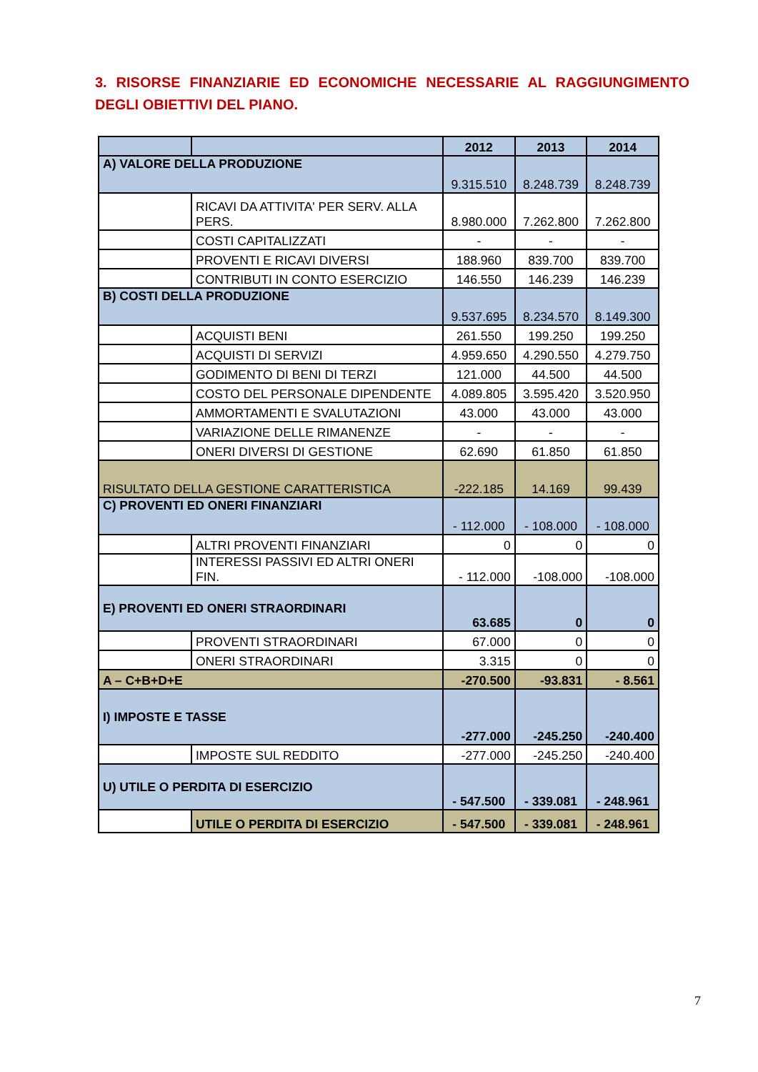3. RISORSE FINANZIARIE ED ECONOMICHE NECESSARIE AL RAGGIUNGIMENTO DEGLI OBIETTIVI DEL PIANO.
| | | 2012 | 2013 | 2014 |
| --- | --- | --- | --- | --- |
| A) VALORE DELLA PRODUZIONE | | 9.315.510 | 8.248.739 | 8.248.739 |
| | RICAVI DA ATTIVITA' PER SERV. ALLA PERS. | 8.980.000 | 7.262.800 | 7.262.800 |
| | COSTI CAPITALIZZATI | - | - | - |
| | PROVENTI E RICAVI DIVERSI | 188.960 | 839.700 | 839.700 |
| | CONTRIBUTI IN CONTO ESERCIZIO | 146.550 | 146.239 | 146.239 |
| B) COSTI DELLA PRODUZIONE | | 9.537.695 | 8.234.570 | 8.149.300 |
| | ACQUISTI BENI | 261.550 | 199.250 | 199.250 |
| | ACQUISTI DI SERVIZI | 4.959.650 | 4.290.550 | 4.279.750 |
| | GODIMENTO DI BENI DI TERZI | 121.000 | 44.500 | 44.500 |
| | COSTO DEL PERSONALE DIPENDENTE | 4.089.805 | 3.595.420 | 3.520.950 |
| | AMMORTAMENTI E SVALUTAZIONI | 43.000 | 43.000 | 43.000 |
| | VARIAZIONE DELLE RIMANENZE | - | - | - |
| | ONERI DIVERSI DI GESTIONE | 62.690 | 61.850 | 61.850 |
| RISULTATO DELLA GESTIONE CARATTERISTICA | | -222.185 | 14.169 | 99.439 |
| C) PROVENTI ED ONERI FINANZIARI | | - 112.000 | - 108.000 | - 108.000 |
| | ALTRI PROVENTI FINANZIARI | 0 | 0 | 0 |
| | INTERESSI PASSIVI ED ALTRI ONERI FIN. | - 112.000 | -108.000 | -108.000 |
| E) PROVENTI ED ONERI STRAORDINARI | | 63.685 | 0 | 0 |
| | PROVENTI STRAORDINARI | 67.000 | 0 | 0 |
| | ONERI STRAORDINARI | 3.315 | 0 | 0 |
| A – C+B+D+E | | -270.500 | -93.831 | - 8.561 |
| I) IMPOSTE E TASSE | | -277.000 | -245.250 | -240.400 |
| | IMPOSTE SUL REDDITO | -277.000 | -245.250 | -240.400 |
| U) UTILE O PERDITA DI ESERCIZIO | | - 547.500 | - 339.081 | - 248.961 |
| | UTILE O PERDITA DI ESERCIZIO | - 547.500 | - 339.081 | - 248.961 |
7